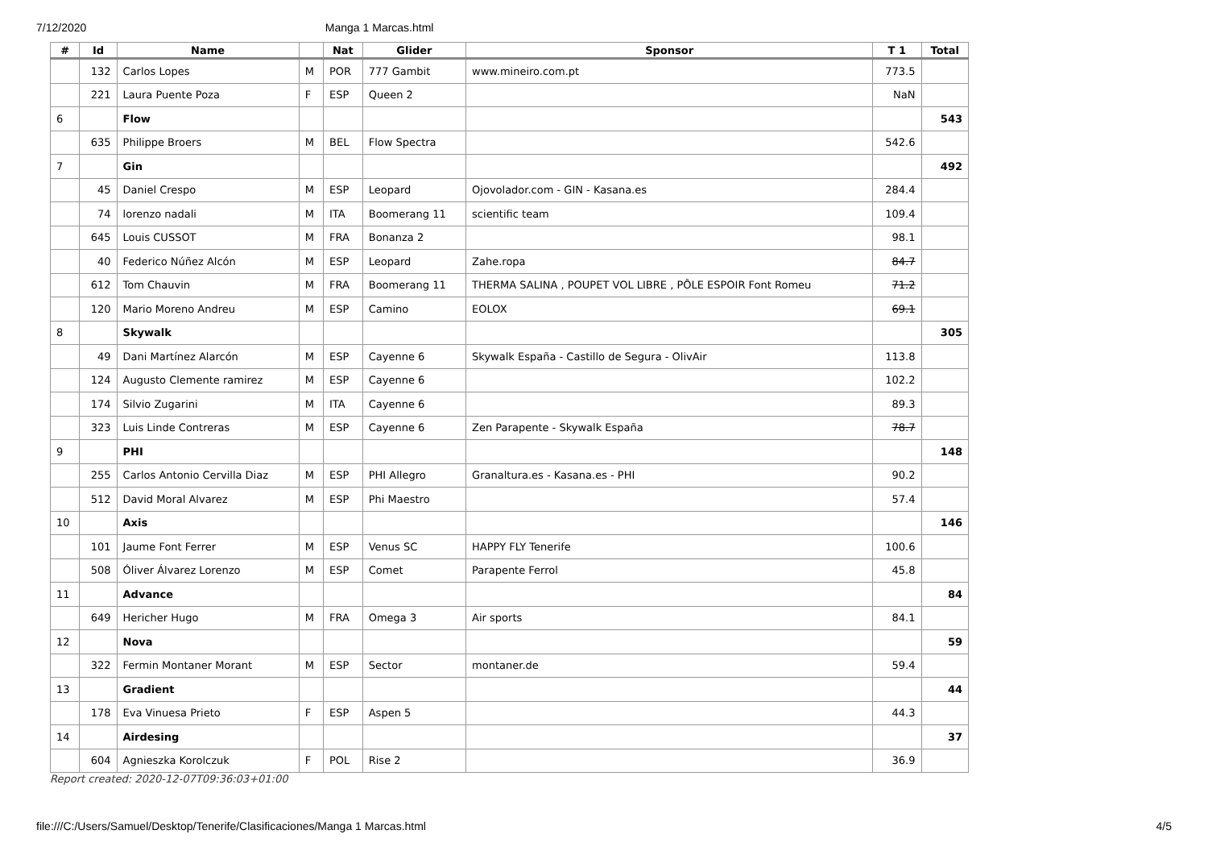7/12/2020 Manga 1 Marcas.html
| # | Id | Name | | Nat | Glider | Sponsor | T 1 | Total |
| --- | --- | --- | --- | --- | --- | --- | --- | --- |
| | 132 | Carlos Lopes | M | POR | 777 Gambit | www.mineiro.com.pt | 773.5 | |
| | 221 | Laura Puente Poza | F | ESP | Queen 2 | | NaN | |
| 6 | | Flow | | | | | | 543 |
| | 635 | Philippe Broers | M | BEL | Flow Spectra | | 542.6 | |
| 7 | | Gin | | | | | | 492 |
| | 45 | Daniel Crespo | M | ESP | Leopard | Ojovolador.com - GIN - Kasana.es | 284.4 | |
| | 74 | lorenzo nadali | M | ITA | Boomerang 11 | scientific team | 109.4 | |
| | 645 | Louis CUSSOT | M | FRA | Bonanza 2 | | 98.1 | |
| | 40 | Federico Núñez Alcón | M | ESP | Leopard | Zahe.ropa | 84.7 | |
| | 612 | Tom Chauvin | M | FRA | Boomerang 11 | THERMA SALINA , POUPET VOL LIBRE , PÔLE ESPOIR Font Romeu | 71.2 | |
| | 120 | Mario Moreno Andreu | M | ESP | Camino | EOLOX | 69.1 | |
| 8 | | Skywalk | | | | | | 305 |
| | 49 | Dani Martínez Alarcón | M | ESP | Cayenne 6 | Skywalk España - Castillo de Segura - OlivAir | 113.8 | |
| | 124 | Augusto Clemente ramirez | M | ESP | Cayenne 6 | | 102.2 | |
| | 174 | Silvio Zugarini | M | ITA | Cayenne 6 | | 89.3 | |
| | 323 | Luis Linde Contreras | M | ESP | Cayenne 6 | Zen Parapente - Skywalk España | 78.7 | |
| 9 | | PHI | | | | | | 148 |
| | 255 | Carlos Antonio Cervilla Diaz | M | ESP | PHI Allegro | Granaltura.es - Kasana.es - PHI | 90.2 | |
| | 512 | David Moral Alvarez | M | ESP | Phi Maestro | | 57.4 | |
| 10 | | Axis | | | | | | 146 |
| | 101 | Jaume Font Ferrer | M | ESP | Venus SC | HAPPY FLY Tenerife | 100.6 | |
| | 508 | Óliver Álvarez Lorenzo | M | ESP | Comet | Parapente Ferrol | 45.8 | |
| 11 | | Advance | | | | | | 84 |
| | 649 | Hericher Hugo | M | FRA | Omega 3 | Air sports | 84.1 | |
| 12 | | Nova | | | | | | 59 |
| | 322 | Fermin Montaner Morant | M | ESP | Sector | montaner.de | 59.4 | |
| 13 | | Gradient | | | | | | 44 |
| | 178 | Eva Vinuesa Prieto | F | ESP | Aspen 5 | | 44.3 | |
| 14 | | Airdesing | | | | | | 37 |
| | 604 | Agnieszka Korolczuk | F | POL | Rise 2 | | 36.9 | |
Report created: 2020-12-07T09:36:03+01:00
file:///C:/Users/Samuel/Desktop/Tenerife/Clasificaciones/Manga 1 Marcas.html 4/5